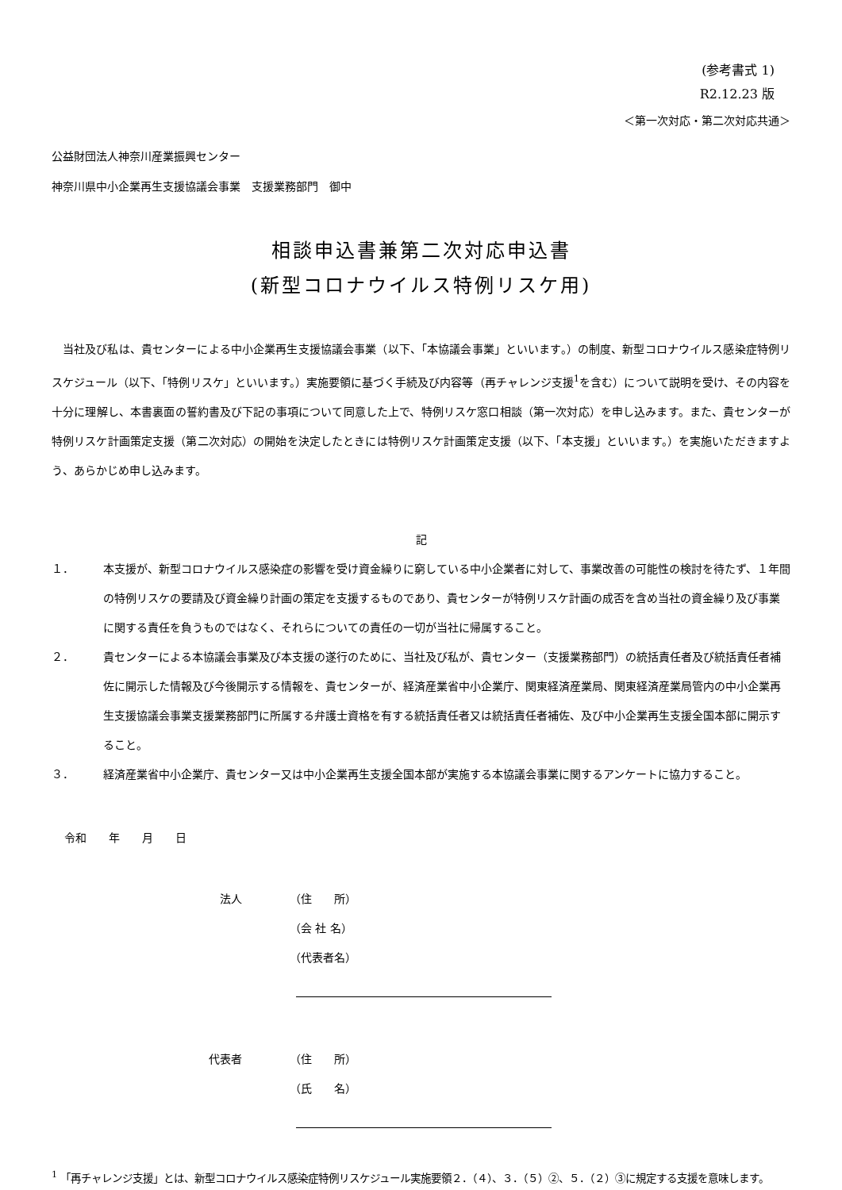(参考書式 1)
R2.12.23 版
＜第一次対応・第二次対応共通＞
公益財団法人神奈川産業振興センター
神奈川県中小企業再生支援協議会事業　支援業務部門　御中
相談申込書兼第二次対応申込書
(新型コロナウイルス特例リスケ用)
当社及び私は、貴センターによる中小企業再生支援協議会事業（以下、「本協議会事業」といいます。）の制度、新型コロナウイルス感染症特例リスケジュール（以下、「特例リスケ」といいます。）実施要領に基づく手続及び内容等（再チャレンジ支援<sup>1</sup>を含む）について説明を受け、その内容を十分に理解し、本書裏面の誓約書及び下記の事項について同意した上で、特例リスケ窓口相談（第一次対応）を申し込みます。また、貴センターが特例リスケ計画策定支援（第二次対応）の開始を決定したときには特例リスケ計画策定支援（以下、「本支援」といいます。）を実施いただきますよう、あらかじめ申し込みます。
記
１． 本支援が、新型コロナウイルス感染症の影響を受け資金繰りに窮している中小企業者に対して、事業改善の可能性の検討を待たず、１年間の特例リスケの要請及び資金繰り計画の策定を支援するものであり、貴センターが特例リスケ計画の成否を含め当社の資金繰り及び事業に関する責任を負うものではなく、それらについての責任の一切が当社に帰属すること。
２． 貴センターによる本協議会事業及び本支援の遂行のために、当社及び私が、貴センター（支援業務部門）の統括責任者及び統括責任者補佐に開示した情報及び今後開示する情報を、貴センターが、経済産業省中小企業庁、関東経済産業局、関東経済産業局管内の中小企業再生支援協議会事業支援業務部門に所属する弁護士資格を有する統括責任者又は統括責任者補佐、及び中小企業再生支援全国本部に開示すること。
３． 経済産業省中小企業庁、貴センター又は中小企業再生支援全国本部が実施する本協議会事業に関するアンケートに協力すること。
令和　　年　　月　　日
法人 （住　　所）
（会 社 名）
（代表者名）
代表者 （住　　所）
（氏　　名）
<sup>1</sup> 「再チャレンジ支援」とは、新型コロナウイルス感染症特例リスケジュール実施要領２．（４）、３．（５）②、５．（２）③に規定する支援を意味します。